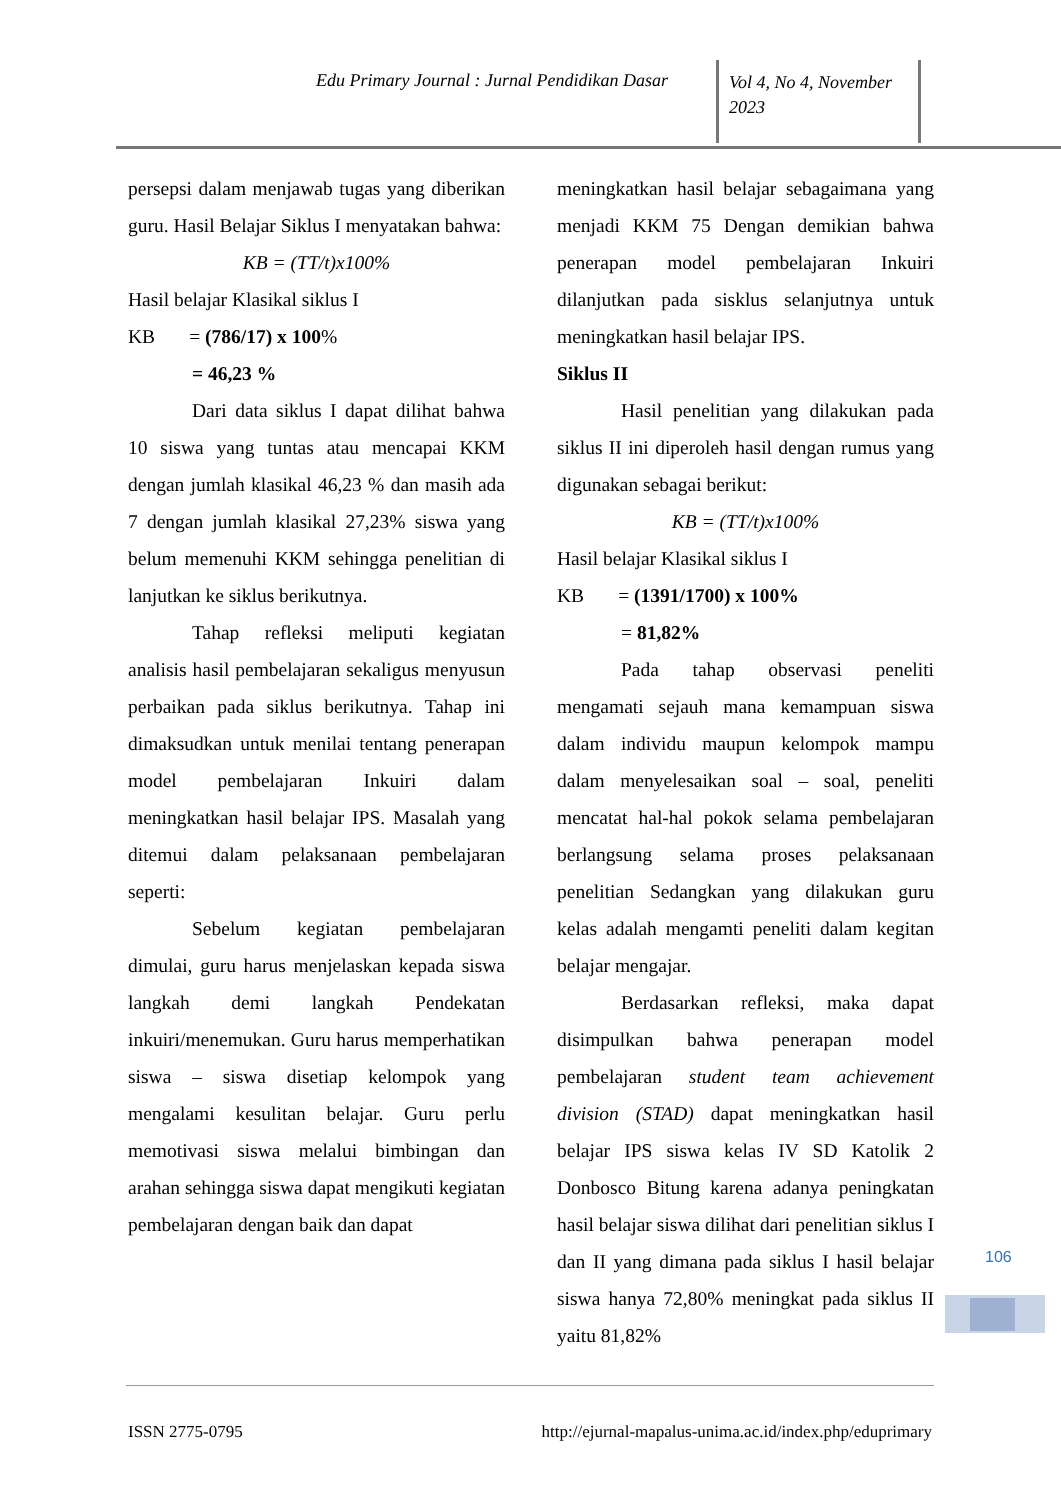Edu Primary Journal : Jurnal Pendidikan Dasar
Vol 4, No 4, November 2023
persepsi dalam menjawab tugas yang diberikan guru. Hasil Belajar Siklus I menyatakan bahwa:
KB = (TT/t)x100%
Hasil belajar Klasikal siklus I
KB = (786/17) x 100%
= 46,23 %
Dari data siklus I dapat dilihat bahwa 10 siswa yang tuntas atau mencapai KKM dengan jumlah klasikal 46,23 % dan masih ada 7 dengan jumlah klasikal 27,23% siswa yang belum memenuhi KKM sehingga penelitian di lanjutkan ke siklus berikutnya.
Tahap refleksi meliputi kegiatan analisis hasil pembelajaran sekaligus menyusun perbaikan pada siklus berikutnya. Tahap ini dimaksudkan untuk menilai tentang penerapan model pembelajaran Inkuiri dalam meningkatkan hasil belajar IPS. Masalah yang ditemui dalam pelaksanaan pembelajaran seperti:
Sebelum kegiatan pembelajaran dimulai, guru harus menjelaskan kepada siswa langkah demi langkah Pendekatan inkuiri/menemukan. Guru harus memperhatikan siswa – siswa disetiap kelompok yang mengalami kesulitan belajar. Guru perlu memotivasi siswa melalui bimbingan dan arahan sehingga siswa dapat mengikuti kegiatan pembelajaran dengan baik dan dapat
meningkatkan hasil belajar sebagaimana yang menjadi KKM 75 Dengan demikian bahwa penerapan model pembelajaran Inkuiri dilanjutkan pada sisklus selanjutnya untuk meningkatkan hasil belajar IPS.
Siklus II
Hasil penelitian yang dilakukan pada siklus II ini diperoleh hasil dengan rumus yang digunakan sebagai berikut:
KB = (TT/t)x100%
Hasil belajar Klasikal siklus I
KB = (1391/1700) x 100%
= 81,82%
Pada tahap observasi peneliti mengamati sejauh mana kemampuan siswa dalam individu maupun kelompok mampu dalam menyelesaikan soal – soal, peneliti mencatat hal-hal pokok selama pembelajaran berlangsung selama proses pelaksanaan penelitian Sedangkan yang dilakukan guru kelas adalah mengamti peneliti dalam kegitan belajar mengajar.
Berdasarkan refleksi, maka dapat disimpulkan bahwa penerapan model pembelajaran student team achievement division (STAD) dapat meningkatkan hasil belajar IPS siswa kelas IV SD Katolik 2 Donbosco Bitung karena adanya peningkatan hasil belajar siswa dilihat dari penelitian siklus I dan II yang dimana pada siklus I hasil belajar siswa hanya 72,80% meningkat pada siklus II yaitu 81,82%
106
ISSN 2775-0795 http://ejurnal-mapalus-unima.ac.id/index.php/eduprimary